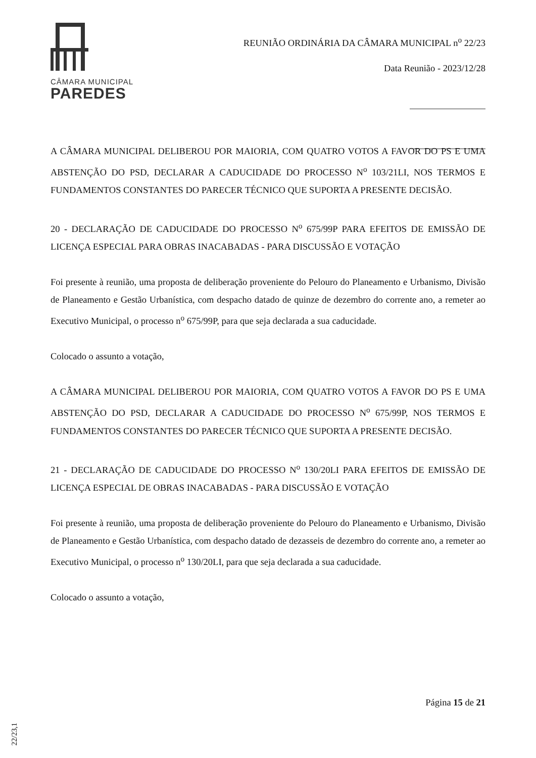CÂMARA MUNICIPAL
PAREDES
REUNIÃO ORDINÁRIA DA CÂMARA MUNICIPAL n<sup>o</sup> 22/23
Data Reunião - 2023/12/28
A CÂMARA MUNICIPAL DELIBEROU POR MAIORIA, COM QUATRO VOTOS A FAVOR DO PS E UMA ABSTENÇÃO DO PSD, DECLARAR A CADUCIDADE DO PROCESSO N<sup>o</sup> 103/21LI, NOS TERMOS E FUNDAMENTOS CONSTANTES DO PARECER TÉCNICO QUE SUPORTA A PRESENTE DECISÃO.
20 - DECLARAÇÃO DE CADUCIDADE DO PROCESSO N<sup>o</sup> 675/99P PARA EFEITOS DE EMISSÃO DE LICENÇA ESPECIAL PARA OBRAS INACABADAS - PARA DISCUSSÃO E VOTAÇÃO
Foi presente à reunião, uma proposta de deliberação proveniente do Pelouro do Planeamento e Urbanismo, Divisão de Planeamento e Gestão Urbanística, com despacho datado de quinze de dezembro do corrente ano, a remeter ao Executivo Municipal, o processo n<sup>o</sup> 675/99P, para que seja declarada a sua caducidade.
Colocado o assunto a votação,
A CÂMARA MUNICIPAL DELIBEROU POR MAIORIA, COM QUATRO VOTOS A FAVOR DO PS E UMA ABSTENÇÃO DO PSD, DECLARAR A CADUCIDADE DO PROCESSO N<sup>o</sup> 675/99P, NOS TERMOS E FUNDAMENTOS CONSTANTES DO PARECER TÉCNICO QUE SUPORTA A PRESENTE DECISÃO.
21 - DECLARAÇÃO DE CADUCIDADE DO PROCESSO N<sup>o</sup> 130/20LI PARA EFEITOS DE EMISSÃO DE LICENÇA ESPECIAL DE OBRAS INACABADAS - PARA DISCUSSÃO E VOTAÇÃO
Foi presente à reunião, uma proposta de deliberação proveniente do Pelouro do Planeamento e Urbanismo, Divisão de Planeamento e Gestão Urbanística, com despacho datado de dezasseis de dezembro do corrente ano, a remeter ao Executivo Municipal, o processo n<sup>o</sup> 130/20LI, para que seja declarada a sua caducidade.
Colocado o assunto a votação,
Página 15 de 21
22/23,1